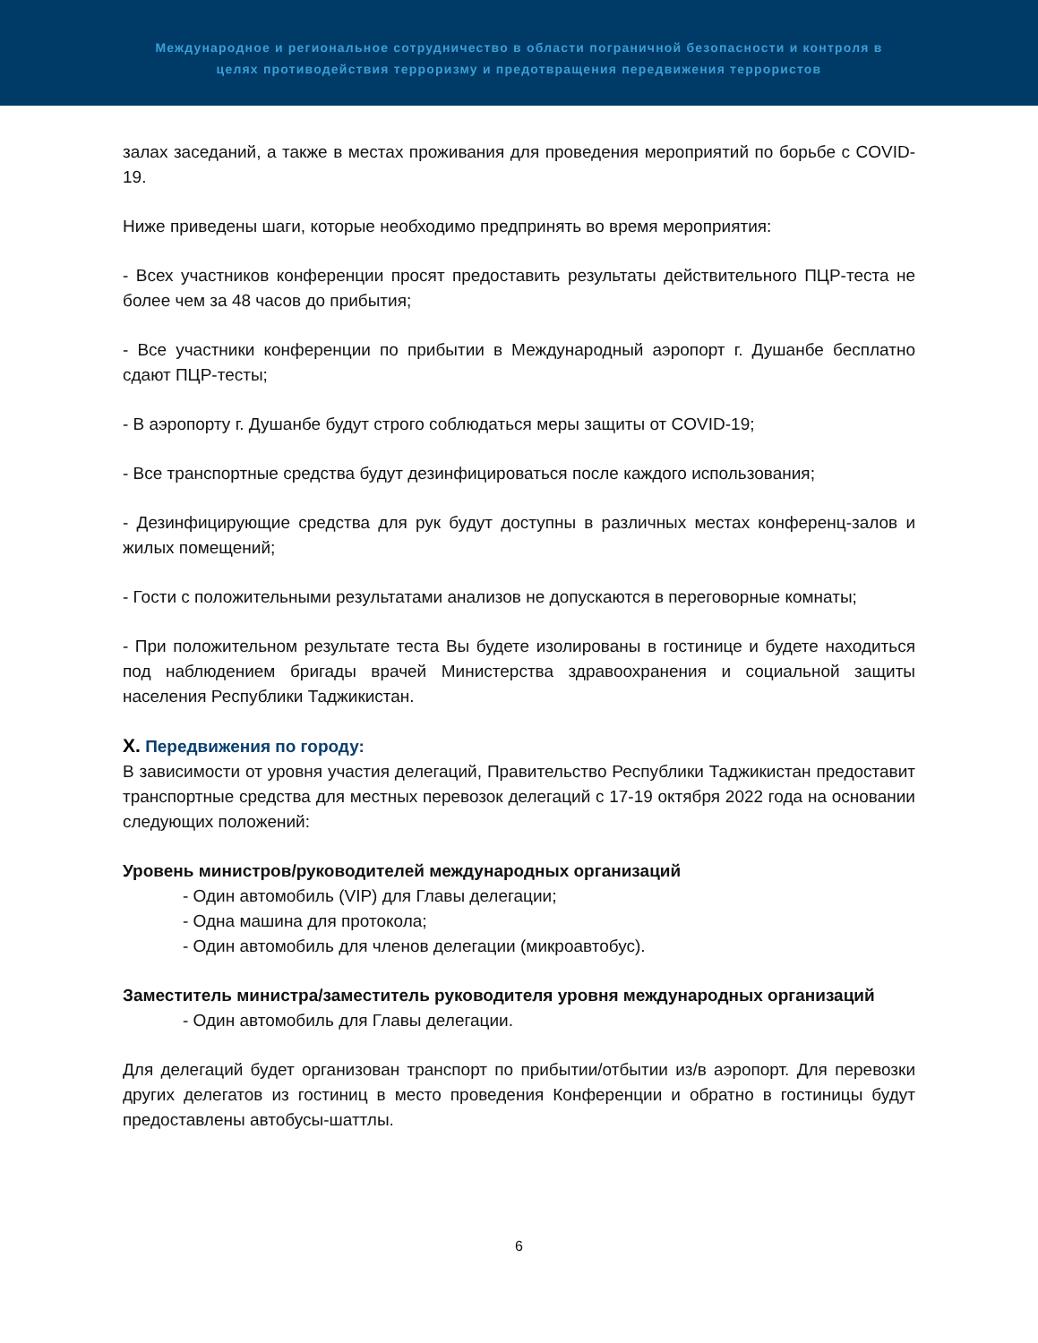Международное и региональное сотрудничество в области пограничной безопасности и контроля в
целях противодействия терроризму и предотвращения передвижения террористов
залах заседаний, а также в местах проживания для проведения мероприятий по борьбе с COVID-19.
Ниже приведены шаги, которые необходимо предпринять во время мероприятия:
- Всех участников конференции просят предоставить результаты действительного ПЦР-теста не более чем за 48 часов до прибытия;
- Все участники конференции по прибытии в Международный аэропорт г. Душанбе бесплатно сдают ПЦР-тесты;
- В аэропорту г. Душанбе будут строго соблюдаться меры защиты от COVID-19;
- Все транспортные средства будут дезинфицироваться после каждого использования;
- Дезинфицирующие средства для рук будут доступны в различных местах конференц-залов и жилых помещений;
- Гости с положительными результатами анализов не допускаются в переговорные комнаты;
- При положительном результате теста Вы будете изолированы в гостинице и будете находиться под наблюдением бригады врачей Министерства здравоохранения и социальной защиты населения Республики Таджикистан.
X. Передвижения по городу:
В зависимости от уровня участия делегаций, Правительство Республики Таджикистан предоставит транспортные средства для местных перевозок делегаций с 17-19 октября 2022 года на основании следующих положений:
Уровень министров/руководителей международных организаций
- Один автомобиль (VIP) для Главы делегации;
- Одна машина для протокола;
- Один автомобиль для членов делегации (микроавтобус).
Заместитель министра/заместитель руководителя уровня международных организаций
- Один автомобиль для Главы делегации.
Для делегаций будет организован транспорт по прибытии/отбытии из/в аэропорт. Для перевозки других делегатов из гостиниц в место проведения Конференции и обратно в гостиницы будут предоставлены автобусы-шаттлы.
6